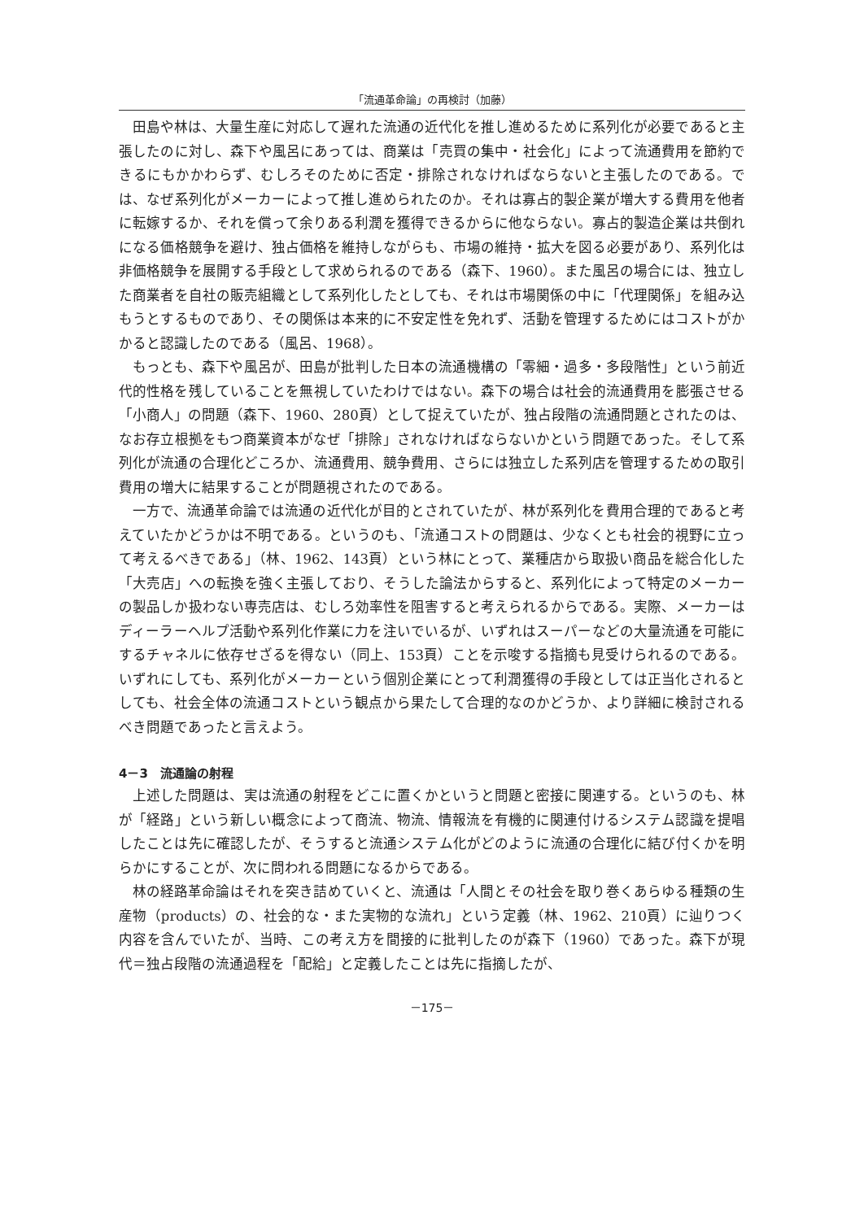「流通革命論」の再検討（加藤）
田島や林は、大量生産に対応して遅れた流通の近代化を推し進めるために系列化が必要であると主張したのに対し、森下や風呂にあっては、商業は「売買の集中・社会化」によって流通費用を節約できるにもかかわらず、むしろそのために否定・排除されなければならないと主張したのである。では、なぜ系列化がメーカーによって推し進められたのか。それは寡占的製企業が増大する費用を他者に転嫁するか、それを償って余りある利潤を獲得できるからに他ならない。寡占的製造企業は共倒れになる価格競争を避け、独占価格を維持しながらも、市場の維持・拡大を図る必要があり、系列化は非価格競争を展開する手段として求められるのである（森下、1960）。また風呂の場合には、独立した商業者を自社の販売組織として系列化したとしても、それは市場関係の中に「代理関係」を組み込もうとするものであり、その関係は本来的に不安定性を免れず、活動を管理するためにはコストがかかると認識したのである（風呂、1968）。
もっとも、森下や風呂が、田島が批判した日本の流通機構の「零細・過多・多段階性」という前近代的性格を残していることを無視していたわけではない。森下の場合は社会的流通費用を膨張させる「小商人」の問題（森下、1960、280頁）として捉えていたが、独占段階の流通問題とされたのは、なお存立根拠をもつ商業資本がなぜ「排除」されなければならないかという問題であった。そして系列化が流通の合理化どころか、流通費用、競争費用、さらには独立した系列店を管理するための取引費用の増大に結果することが問題視されたのである。
一方で、流通革命論では流通の近代化が目的とされていたが、林が系列化を費用合理的であると考えていたかどうかは不明である。というのも、「流通コストの問題は、少なくとも社会的視野に立って考えるべきである」（林、1962、143頁）という林にとって、業種店から取扱い商品を総合化した「大売店」への転換を強く主張しており、そうした論法からすると、系列化によって特定のメーカーの製品しか扱わない専売店は、むしろ効率性を阻害すると考えられるからである。実際、メーカーはディーラーヘルプ活動や系列化作業に力を注いでいるが、いずれはスーパーなどの大量流通を可能にするチャネルに依存せざるを得ない（同上、153頁）ことを示唆する指摘も見受けられるのである。いずれにしても、系列化がメーカーという個別企業にとって利潤獲得の手段としては正当化されるとしても、社会全体の流通コストという観点から果たして合理的なのかどうか、より詳細に検討されるべき問題であったと言えよう。
4－3　流通論の射程
上述した問題は、実は流通の射程をどこに置くかというと問題と密接に関連する。というのも、林が「経路」という新しい概念によって商流、物流、情報流を有機的に関連付けるシステム認識を提唱したことは先に確認したが、そうすると流通システム化がどのように流通の合理化に結び付くかを明らかにすることが、次に問われる問題になるからである。
林の経路革命論はそれを突き詰めていくと、流通は「人間とその社会を取り巻くあらゆる種類の生産物（products）の、社会的な・また実物的な流れ」という定義（林、1962、210頁）に辿りつく内容を含んでいたが、当時、この考え方を間接的に批判したのが森下（1960）であった。森下が現代＝独占段階の流通過程を「配給」と定義したことは先に指摘したが、
－175－